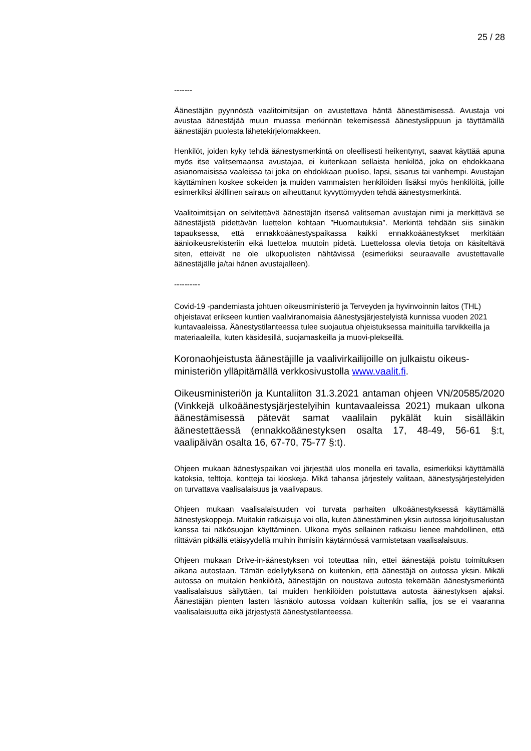25 / 28
-------
Äänestäjän pyynnöstä vaalitoimitsijan on avustettava häntä äänestämisessä. Avustaja voi avustaa äänestäjää muun muassa merkinnän tekemisessä äänestyslippuun ja täyttämällä äänestäjän puolesta lähetekirjelomakkeen.
Henkilöt, joiden kyky tehdä äänestysmerkintä on oleellisesti heikentynyt, saavat käyttää apuna myös itse valitsemaansa avustajaa, ei kuitenkaan sellaista henkilöä, joka on ehdokkaana asianomaisissa vaaleissa tai joka on ehdokkaan puoliso, lapsi, sisarus tai vanhempi. Avustajan käyttäminen koskee sokeiden ja muiden vammaisten henkilöiden lisäksi myös henkilöitä, joille esimerkiksi äkillinen sairaus on aiheuttanut kyvyttömyyden tehdä äänestysmerkintä.
Vaalitoimitsijan on selvitettävä äänestäjän itsensä valitseman avustajan nimi ja merkittävä se äänestäjistä pidettävän luettelon kohtaan ”Huomautuksia”. Merkintä tehdään siis siinäkin tapauksessa, että ennakkoäänestyspaikassa kaikki ennakkoäänestykset merkitään äänioikeusrekisteriin eikä luetteloa muutoin pidetä. Luettelossa olevia tietoja on käsiteltävä siten, etteivät ne ole ulkopuolisten nähtävissä (esimerkiksi seuraavalle avustettavalle äänestäjälle ja/tai hänen avustajalleen).
----------
Covid-19 -pandemiasta johtuen oikeusministeriö ja Terveyden ja hyvinvoinnin laitos (THL) ohjeistavat erikseen kuntien vaaliviranomaisia äänestysjärjestelyistä kunnissa vuoden 2021 kuntavaaleissa. Äänestystilanteessa tulee suojautua ohjeistuksessa mainituilla tarvikkeilla ja materiaaleilla, kuten käsidesillä, suojamaskeilla ja muovi-plekseillä.
Koronaohjeistusta äänestäjille ja vaalivirkailijoille on julkaistu oikeus-ministeriön ylläpitämällä verkkosivustolla www.vaalit.fi.
Oikeusministeriön ja Kuntaliiton 31.3.2021 antaman ohjeen VN/20585/2020 (Vinkkejä ulkoäänestysjärjestelyihin kuntavaaleissa 2021) mukaan ulkona äänestämisessä pätevät samat vaalilain pykälät kuin sisälläkin äänestettäessä (ennakkoäänestyksen osalta 17, 48-49, 56-61 §:t, vaalipäivän osalta 16, 67-70, 75-77 §:t).
Ohjeen mukaan äänestyspaikan voi järjestää ulos monella eri tavalla, esimerkiksi käyttämällä katoksia, telttoja, kontteja tai kioskeja. Mikä tahansa järjestely valitaan, äänestysjärjestelyiden on turvattava vaalisalaisuus ja vaalivapaus.
Ohjeen mukaan vaalisalaisuuden voi turvata parhaiten ulkoäänestyksessä käyttämällä äänestyskoppeja. Muitakin ratkaisuja voi olla, kuten äänestäminen yksin autossa kirjoitusalustan kanssa tai näkösuojan käyttäminen. Ulkona myös sellainen ratkaisu lienee mahdollinen, että riittävän pitkällä etäisyydellä muihin ihmisiin käytännössä varmistetaan vaalisalaisuus.
Ohjeen mukaan Drive-in-äänestyksen voi toteuttaa niin, ettei äänestäjä poistu toimituksen aikana autostaan. Tämän edellytyksenä on kuitenkin, että äänestäjä on autossa yksin. Mikäli autossa on muitakin henkilöitä, äänestäjän on noustava autosta tekemään äänestysmerkintä vaalisalaisuus säilyttäen, tai muiden henkilöiden poistuttava autosta äänestyksen ajaksi. Äänestäjän pienten lasten läsnäolo autossa voidaan kuitenkin sallia, jos se ei vaaranna vaalisalaisuutta eikä järjestystä äänestystilanteessa.